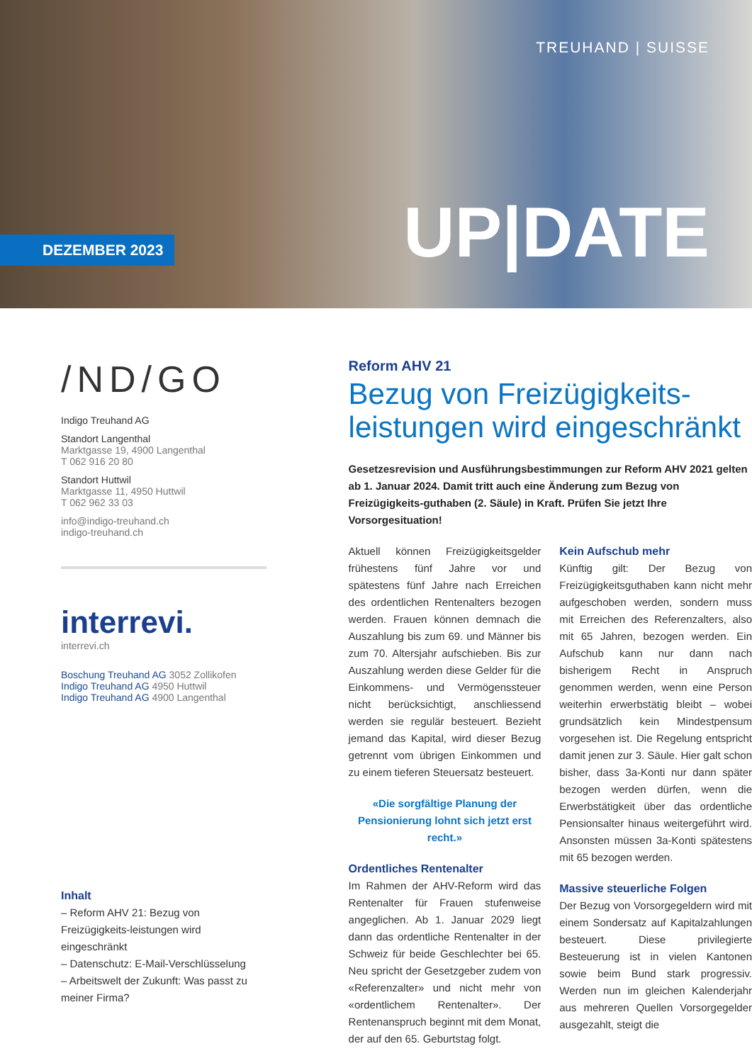TREUHAND | SUISSE
DEZEMBER 2023 UP|DATE
/ND/GO
Indigo Treuhand AG
Standort Langenthal
Marktgasse 19, 4900 Langenthal
T 062 916 20 80
Standort Huttwil
Marktgasse 11, 4950 Huttwil
T 062 962 33 03
info@indigo-treuhand.ch
indigo-treuhand.ch
interrevi.
interrevi.ch
Boschung Treuhand AG 3052 Zollikofen
Indigo Treuhand AG 4950 Huttwil
Indigo Treuhand AG 4900 Langenthal
Inhalt
– Reform AHV 21: Bezug von Freizügigkeits-leistungen wird eingeschränkt
– Datenschutz: E-Mail-Verschlüsselung
– Arbeitswelt der Zukunft: Was passt zu meiner Firma?
Reform AHV 21
Bezug von Freizügigkeits-leistungen wird eingeschränkt
Gesetzesrevision und Ausführungsbestimmungen zur Reform AHV 2021 gelten ab 1. Januar 2024. Damit tritt auch eine Änderung zum Bezug von Freizügigkeits-guthaben (2. Säule) in Kraft. Prüfen Sie jetzt Ihre Vorsorgesituation!
Aktuell können Freizügigkeitsgelder frühestens fünf Jahre vor und spätestens fünf Jahre nach Erreichen des ordentlichen Rentenalters bezogen werden. Frauen können demnach die Auszahlung bis zum 69. und Männer bis zum 70. Altersjahr aufschieben. Bis zur Auszahlung werden diese Gelder für die Einkommens- und Vermögenssteuer nicht berücksichtigt, anschliessend werden sie regulär besteuert. Bezieht jemand das Kapital, wird dieser Bezug getrennt vom übrigen Einkommen und zu einem tieferen Steuersatz besteuert.
«Die sorgfältige Planung der Pensionierung lohnt sich jetzt erst recht.»
Ordentliches Rentenalter
Im Rahmen der AHV-Reform wird das Rentenalter für Frauen stufenweise angeglichen. Ab 1. Januar 2029 liegt dann das ordentliche Rentenalter in der Schweiz für beide Geschlechter bei 65. Neu spricht der Gesetzgeber zudem von «Referenzalter» und nicht mehr von «ordentlichem Rentenalter». Der Rentenanspruch beginnt mit dem Monat, der auf den 65. Geburtstag folgt.
Kein Aufschub mehr
Künftig gilt: Der Bezug von Freizügigkeitsguthaben kann nicht mehr aufgeschoben werden, sondern muss mit Erreichen des Referenzalters, also mit 65 Jahren, bezogen werden. Ein Aufschub kann nur dann nach bisherigem Recht in Anspruch genommen werden, wenn eine Person weiterhin erwerbstätig bleibt – wobei grundsätzlich kein Mindestpensum vorgesehen ist. Die Regelung entspricht damit jenen zur 3. Säule. Hier galt schon bisher, dass 3a-Konti nur dann später bezogen werden dürfen, wenn die Erwerbstätigkeit über das ordentliche Pensionsalter hinaus weitergeführt wird. Ansonsten müssen 3a-Konti spätestens mit 65 bezogen werden.
Massive steuerliche Folgen
Der Bezug von Vorsorgegeldern wird mit einem Sondersatz auf Kapitalzahlungen besteuert. Diese privilegierte Besteuerung ist in vielen Kantonen sowie beim Bund stark progressiv. Werden nun im gleichen Kalenderjahr aus mehreren Quellen Vorsorgegelder ausgezahlt, steigt die